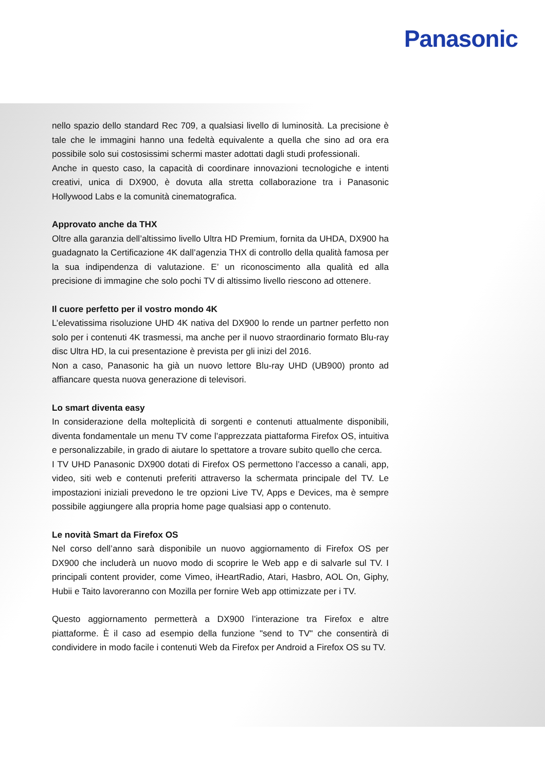Panasonic
nello spazio dello standard Rec 709, a qualsiasi livello di luminosità. La precisione è tale che le immagini hanno una fedeltà equivalente a quella che sino ad ora era possibile solo sui costosissimi schermi master adottati dagli studi professionali.
Anche in questo caso, la capacità di coordinare innovazioni tecnologiche e intenti creativi, unica di DX900, è dovuta alla stretta collaborazione tra i Panasonic Hollywood Labs e la comunità cinematografica.
Approvato anche da THX
Oltre alla garanzia dell’altissimo livello Ultra HD Premium, fornita da UHDA, DX900 ha guadagnato la Certificazione 4K dall’agenzia THX di controllo della qualità famosa per la sua indipendenza di valutazione. E’ un riconoscimento alla qualità ed alla precisione di immagine che solo pochi TV di altissimo livello riescono ad ottenere.
Il cuore perfetto per il vostro mondo 4K
L’elevatissima risoluzione UHD 4K nativa del DX900 lo rende un partner perfetto non solo per i contenuti 4K trasmessi, ma anche per il nuovo straordinario formato Blu-ray disc Ultra HD, la cui presentazione è prevista per gli inizi del 2016.
Non a caso, Panasonic ha già un nuovo lettore Blu-ray UHD (UB900) pronto ad affiancare questa nuova generazione di televisori.
Lo smart diventa easy
In considerazione della molteplicità di sorgenti e contenuti attualmente disponibili, diventa fondamentale un menu TV come l’apprezzata piattaforma Firefox OS, intuitiva e personalizzabile, in grado di aiutare lo spettatore a trovare subito quello che cerca.
I TV UHD Panasonic DX900 dotati di Firefox OS permettono l’accesso a canali, app, video, siti web e contenuti preferiti attraverso la schermata principale del TV. Le impostazioni iniziali prevedono le tre opzioni Live TV, Apps e Devices, ma è sempre possibile aggiungere alla propria home page qualsiasi app o contenuto.
Le novità Smart da Firefox OS
Nel corso dell’anno sarà disponibile un nuovo aggiornamento di Firefox OS per DX900 che includerà un nuovo modo di scoprire le Web app e di salvarle sul TV. I principali content provider, come Vimeo, iHeartRadio, Atari, Hasbro, AOL On, Giphy, Hubii e Taito lavoreranno con Mozilla per fornire Web app ottimizzate per i TV.
Questo aggiornamento permetterà a DX900 l’interazione tra Firefox e altre piattaforme. È il caso ad esempio della funzione "send to TV" che consentirà di condividere in modo facile i contenuti Web da Firefox per Android a Firefox OS su TV.